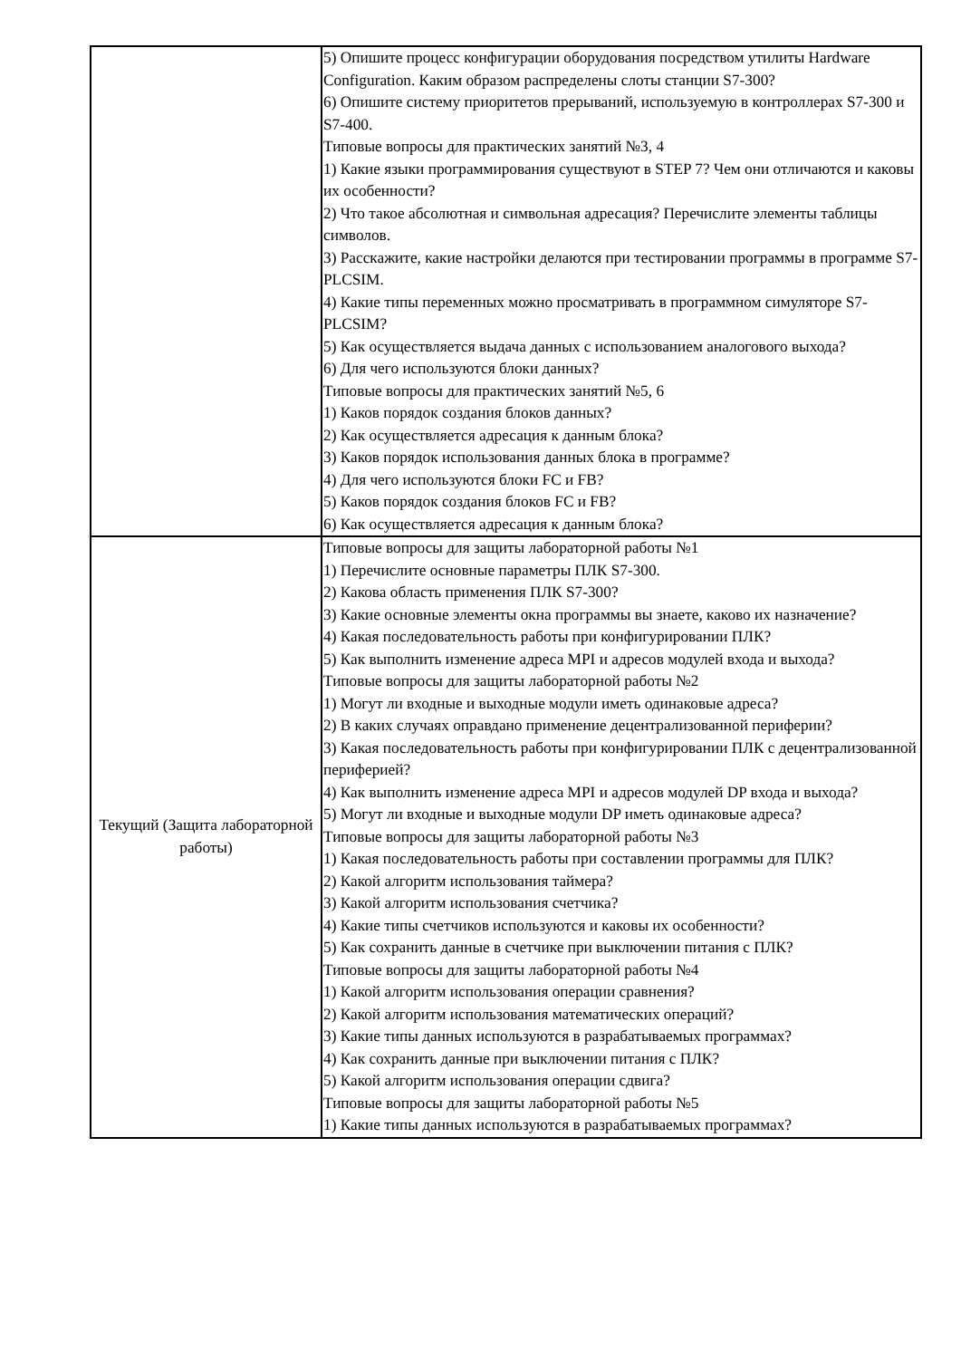| | 5) Опишите процесс конфигурации оборудования посредством утилиты Hardware Configuration. Каким образом распределены слоты станции S7-300? 6) Опишите систему приоритетов прерываний, используемую в контроллерах S7-300 и S7-400. Типовые вопросы для практических занятий №3, 4 1) Какие языки программирования существуют в STEP 7? Чем они отличаются и каковы их особенности? 2) Что такое абсолютная и символьная адресация? Перечислите элементы таблицы символов. 3) Расскажите, какие настройки делаются при тестировании программы в программе S7-PLCSIM. 4) Какие типы переменных можно просматривать в программном симуляторе S7-PLCSIM? 5) Как осуществляется выдача данных с использованием аналогового выхода? 6) Для чего используются блоки данных? Типовые вопросы для практических занятий №5, 6 1) Каков порядок создания блоков данных? 2) Как осуществляется адресация к данным блока? 3) Каков порядок использования данных блока в программе? 4) Для чего используются блоки FC и FB? 5) Каков порядок создания блоков FC и FB? 6) Как осуществляется адресация к данным блока? |
| Текущий (Защита лабораторной работы) | Типовые вопросы для защиты лабораторной работы №1 1) Перечислите основные параметры ПЛК S7-300. 2) Какова область применения ПЛК S7-300? 3) Какие основные элементы окна программы вы знаете, каково их назначение? 4) Какая последовательность работы при конфигурировании ПЛК? 5) Как выполнить изменение адреса MPI и адресов модулей входа и выхода? Типовые вопросы для защиты лабораторной работы №2 1) Могут ли входные и выходные модули иметь одинаковые адреса? 2) В каких случаях оправдано применение децентрализованной периферии? 3) Какая последовательность работы при конфигурировании ПЛК с децентрализованной периферией? 4) Как выполнить изменение адреса MPI и адресов модулей DP входа и выхода? 5) Могут ли входные и выходные модули DP иметь одинаковые адреса? Типовые вопросы для защиты лабораторной работы №3 1) Какая последовательность работы при составлении программы для ПЛК? 2) Какой алгоритм использования таймера? 3) Какой алгоритм использования счетчика? 4) Какие типы счетчиков используются и каковы их особенности? 5) Как сохранить данные в счетчике при выключении питания с ПЛК? Типовые вопросы для защиты лабораторной работы №4 1) Какой алгоритм использования операции сравнения? 2) Какой алгоритм использования математических операций? 3) Какие типы данных используются в разрабатываемых программах? 4) Как сохранить данные при выключении питания с ПЛК? 5) Какой алгоритм использования операции сдвига? Типовые вопросы для защиты лабораторной работы №5 1) Какие типы данных используются в разрабатываемых программах? |